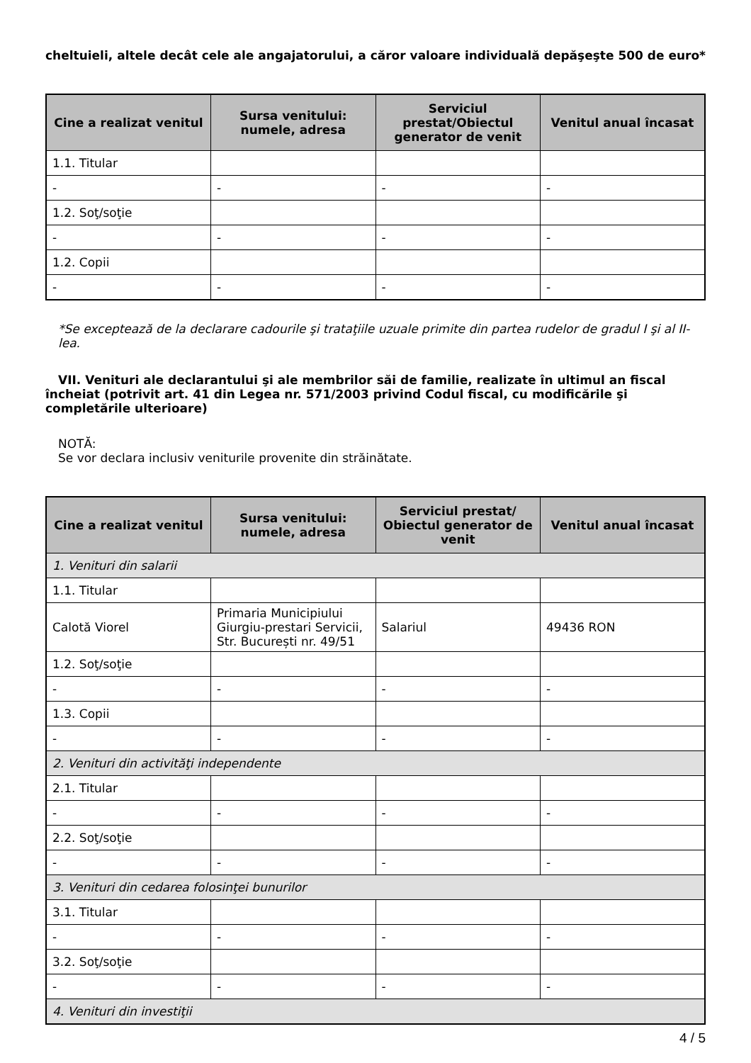cheltuieli, altele decât cele ale angajatorului, a căror valoare individuală depăşeşte 500 de euro*
| Cine a realizat venitul | Sursa venitului: numele, adresa | Serviciul prestat/Obiectul generator de venit | Venitul anual încasat |
| --- | --- | --- | --- |
| 1.1. Titular | | | |
| - | - | - | - |
| 1.2. Soţ/soţie | | | |
| - | - | - | - |
| 1.2. Copii | | | |
| - | - | - | - |
*Se exceptează de la declarare cadourile şi trataţiile uzuale primite din partea rudelor de gradul I şi al II-lea.
VII. Venituri ale declarantului şi ale membrilor săi de familie, realizate în ultimul an fiscal încheiat (potrivit art. 41 din Legea nr. 571/2003 privind Codul fiscal, cu modificările şi completările ulterioare)
NOTĂ:
Se vor declara inclusiv veniturile provenite din străinătate.
| Cine a realizat venitul | Sursa venitului: numele, adresa | Serviciul prestat/ Obiectul generator de venit | Venitul anual încasat |
| --- | --- | --- | --- |
| 1. Venituri din salarii | | | |
| 1.1. Titular | | | |
| Calotă Viorel | Primaria Municipiului Giurgiu-prestari Servicii, Str. București nr. 49/51 | Salariul | 49436 RON |
| 1.2. Soţ/soţie | | | |
| - | - | - | - |
| 1.3. Copii | | | |
| - | - | - | - |
| 2. Venituri din activităţi independente | | | |
| 2.1. Titular | | | |
| - | - | - | - |
| 2.2. Soţ/soţie | | | |
| - | - | - | - |
| 3. Venituri din cedarea folosinţei bunurilor | | | |
| 3.1. Titular | | | |
| - | - | - | - |
| 3.2. Soţ/soţie | | | |
| - | - | - | - |
| 4. Venituri din investiţii | | | |
4 / 5